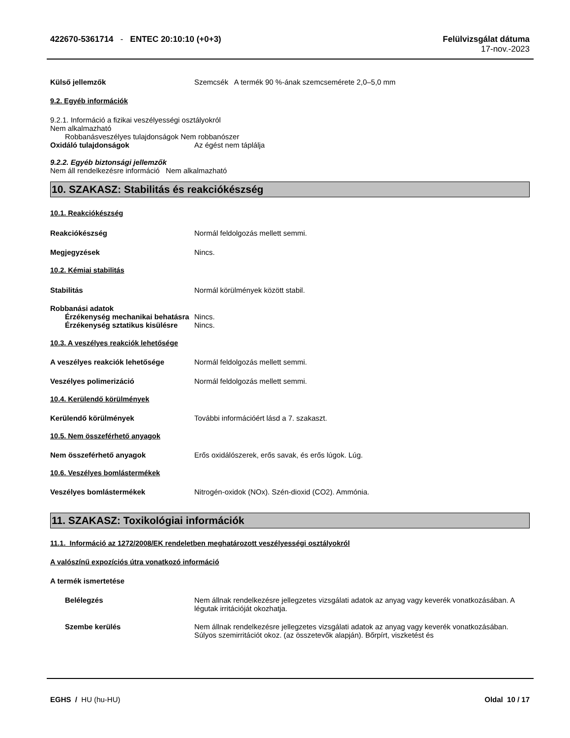422670-5361714 - ENTEC 20:10:10 (+0+3)
Felülvizsgálat dátuma
17-nov.-2023
Külső jellemzők Szemcsék A termék 90 %-ának szemcsemérete 2,0–5,0 mm
9.2. Egyéb információk
9.2.1. Információ a fizikai veszélyességi osztályokról
Nem alkalmazható
Robbanásveszélyes tulajdonságok Nem robbanószer
Oxidáló tulajdonságok Az égést nem táplálja
9.2.2. Egyéb biztonsági jellemzők
Nem áll rendelkezésre információ Nem alkalmazható
10. SZAKASZ: Stabilitás és reakciókészség
10.1. Reakciókészség
Reakciókészség Normál feldolgozás mellett semmi.
Megjegyzések Nincs.
10.2. Kémiai stabilitás
Stabilitás Normál körülmények között stabil.
Robbanási adatok
Érzékenység mechanikai behatásra Nincs.
Érzékenység sztatikus kisülésre Nincs.
10.3. A veszélyes reakciók lehetősége
A veszélyes reakciók lehetősége Normál feldolgozás mellett semmi.
Veszélyes polimerizáció Normál feldolgozás mellett semmi.
10.4. Kerülendő körülmények
Kerülendő körülmények További információért lásd a 7. szakaszt.
10.5. Nem összeférhető anyagok
Nem összeférhető anyagok Erős oxidálószerek, erős savak, és erős lúgok. Lúg.
10.6. Veszélyes bomlástermékek
Veszélyes bomlástermékek Nitrogén-oxidok (NOx). Szén-dioxid (CO2). Ammónia.
11. SZAKASZ: Toxikológiai információk
11.1. Információ az 1272/2008/EK rendeletben meghatározott veszélyességi osztályokról
A valószínű expozíciós útra vonatkozó információ
A termék ismertetése
Belélegzés Nem állnak rendelkezésre jellegzetes vizsgálati adatok az anyag vagy keverék vonatkozásában. A légutak irritációját okozhatja.
Szembe kerülés Nem állnak rendelkezésre jellegzetes vizsgálati adatok az anyag vagy keverék vonatkozásában. Súlyos szemirritációt okoz. (az összetevők alapján). Bőrpírt, viszketést és
EGHS / HU (hu-HU) Oldal 10 / 17